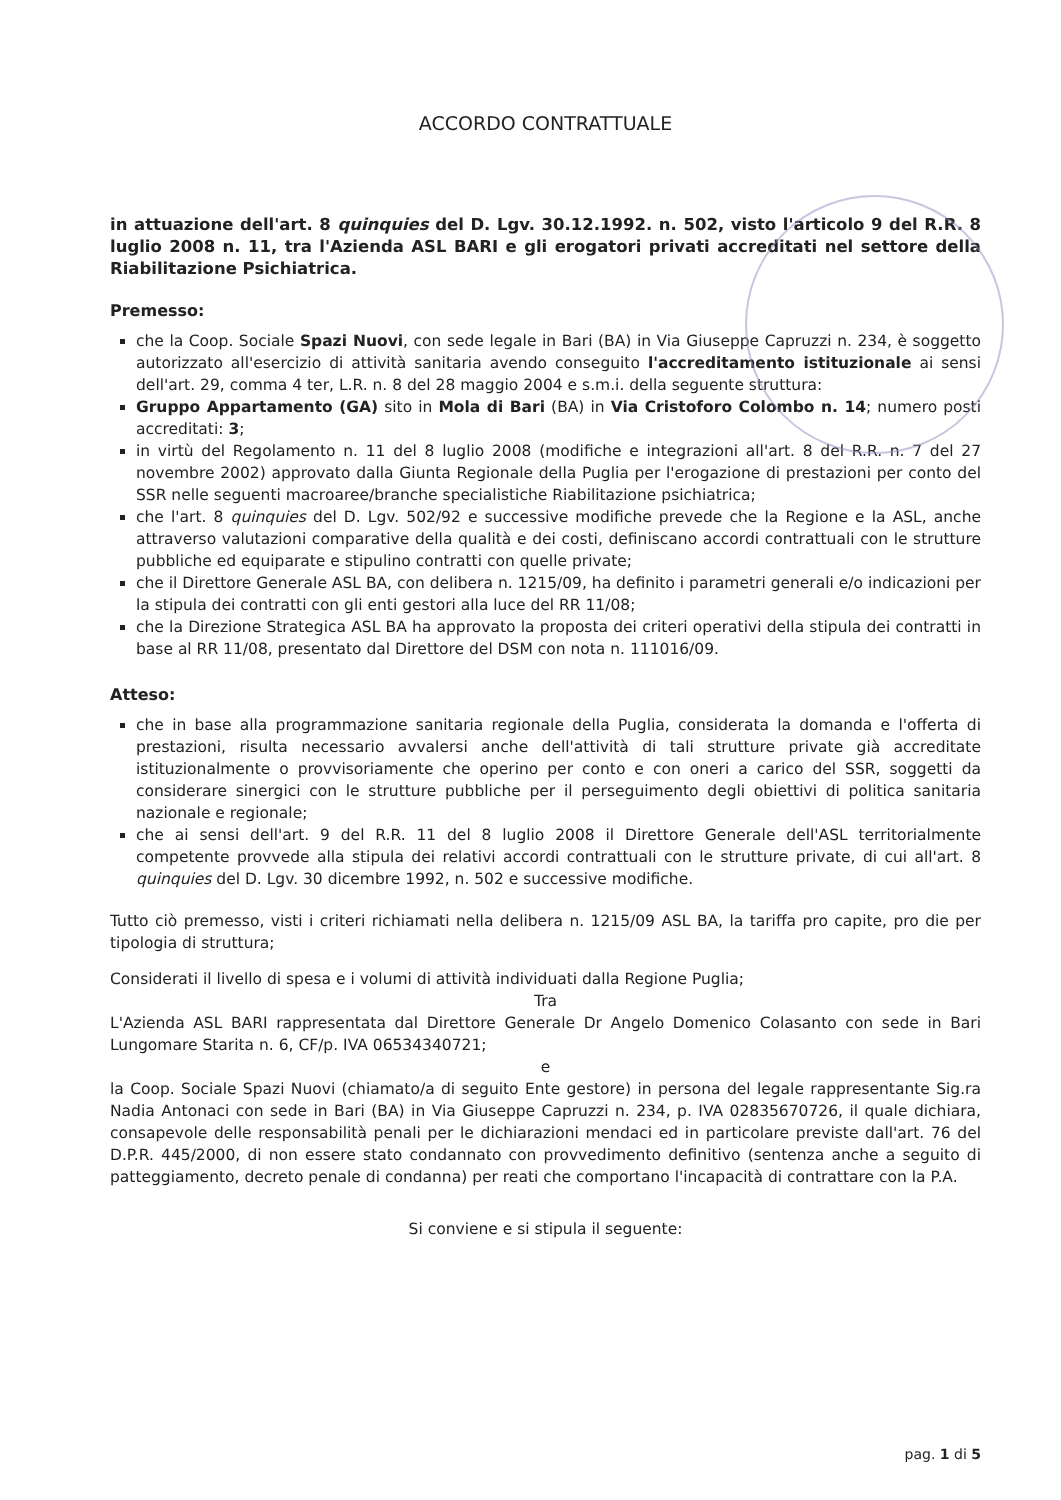ACCORDO CONTRATTUALE
in attuazione dell'art. 8 quinquies del D. Lgv. 30.12.1992. n. 502, visto l'articolo 9 del R.R. 8 luglio 2008 n. 11, tra l'Azienda ASL BARI e gli erogatori privati accreditati nel settore della Riabilitazione Psichiatrica.
Premesso:
che la Coop. Sociale Spazi Nuovi, con sede legale in Bari (BA) in Via Giuseppe Capruzzi n. 234, è soggetto autorizzato all'esercizio di attività sanitaria avendo conseguito l'accreditamento istituzionale ai sensi dell'art. 29, comma 4 ter, L.R. n. 8 del 28 maggio 2004 e s.m.i. della seguente struttura:
Gruppo Appartamento (GA) sito in Mola di Bari (BA) in Via Cristoforo Colombo n. 14; numero posti accreditati: 3;
in virtù del Regolamento n. 11 del 8 luglio 2008 (modifiche e integrazioni all'art. 8 del R.R. n. 7 del 27 novembre 2002) approvato dalla Giunta Regionale della Puglia per l'erogazione di prestazioni per conto del SSR nelle seguenti macroaree/branche specialistiche Riabilitazione psichiatrica;
che l'art. 8 quinquies del D. Lgv. 502/92 e successive modifiche prevede che la Regione e la ASL, anche attraverso valutazioni comparative della qualità e dei costi, definiscano accordi contrattuali con le strutture pubbliche ed equiparate e stipulino contratti con quelle private;
che il Direttore Generale ASL BA, con delibera n. 1215/09, ha definito i parametri generali e/o indicazioni per la stipula dei contratti con gli enti gestori alla luce del RR 11/08;
che la Direzione Strategica ASL BA ha approvato la proposta dei criteri operativi della stipula dei contratti in base al RR 11/08, presentato dal Direttore del DSM con nota n. 111016/09.
Atteso:
che in base alla programmazione sanitaria regionale della Puglia, considerata la domanda e l'offerta di prestazioni, risulta necessario avvalersi anche dell'attività di tali strutture private già accreditate istituzionalmente o provvisoriamente che operino per conto e con oneri a carico del SSR, soggetti da considerare sinergici con le strutture pubbliche per il perseguimento degli obiettivi di politica sanitaria nazionale e regionale;
che ai sensi dell'art. 9 del R.R. 11 del 8 luglio 2008 il Direttore Generale dell'ASL territorialmente competente provvede alla stipula dei relativi accordi contrattuali con le strutture private, di cui all'art. 8 quinquies del D. Lgv. 30 dicembre 1992, n. 502 e successive modifiche.
Tutto ciò premesso, visti i criteri richiamati nella delibera n. 1215/09 ASL BA, la tariffa pro capite, pro die per tipologia di struttura;
Considerati il livello di spesa e i volumi di attività individuati dalla Regione Puglia;
Tra
L'Azienda ASL BARI rappresentata dal Direttore Generale Dr Angelo Domenico Colasanto con sede in Bari Lungomare Starita n. 6, CF/p. IVA 06534340721;
e
la Coop. Sociale Spazi Nuovi (chiamato/a di seguito Ente gestore) in persona del legale rappresentante Sig.ra Nadia Antonaci con sede in Bari (BA) in Via Giuseppe Capruzzi n. 234, p. IVA 02835670726, il quale dichiara, consapevole delle responsabilità penali per le dichiarazioni mendaci ed in particolare previste dall'art. 76 del D.P.R. 445/2000, di non essere stato condannato con provvedimento definitivo (sentenza anche a seguito di patteggiamento, decreto penale di condanna) per reati che comportano l'incapacità di contrattare con la P.A.
Si conviene e si stipula il seguente:
pag. 1 di 5